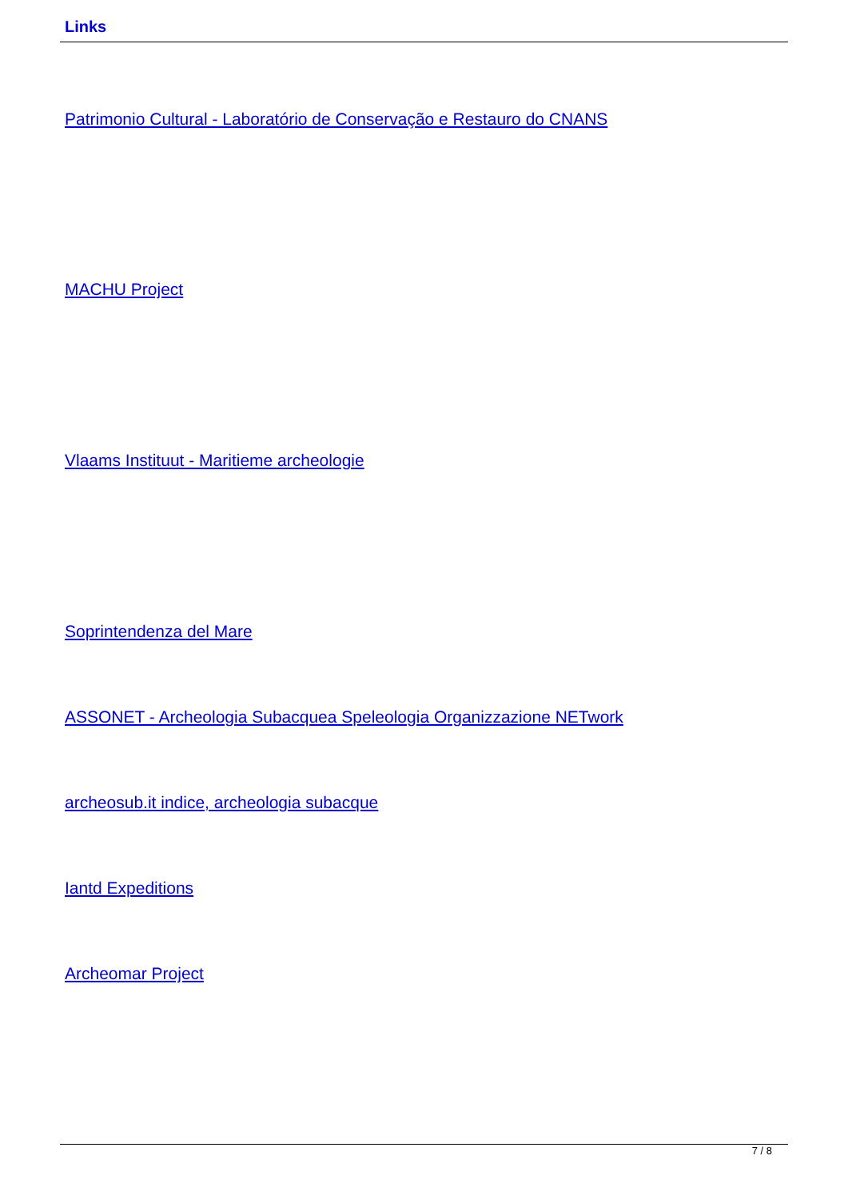Links
Patrimonio Cultural - Laboratório de Conservação e Restauro do CNANS
MACHU Project
Vlaams Instituut - Maritieme archeologie
Soprintendenza del Mare
ASSONET - Archeologia Subacquea Speleologia Organizzazione NETwork
archeosub.it indice, archeologia subacque
Iantd Expeditions
Archeomar Project
7 / 8